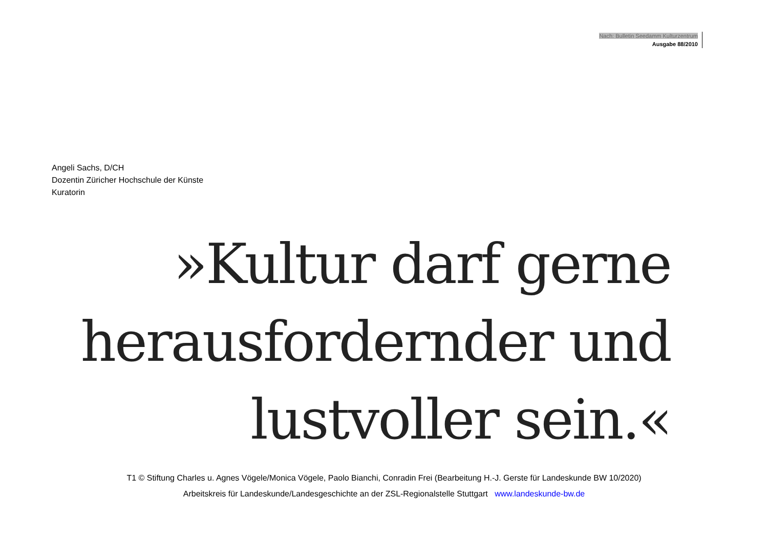Nach: Bulletin Seedamm Kulturzentrum
Ausgabe 88/2010
Angeli Sachs, D/CH
Dozentin Züricher Hochschule der Künste
Kuratorin
»Kultur darf gerne
herausfordernder und
lustvoller sein.«
T1 © Stiftung Charles u. Agnes Vögele/Monica Vögele, Paolo Bianchi, Conradin Frei (Bearbeitung H.-J. Gerste für Landeskunde BW 10/2020)
Arbeitskreis für Landeskunde/Landesgeschichte an der ZSL-Regionalstelle Stuttgart www.landeskunde-bw.de